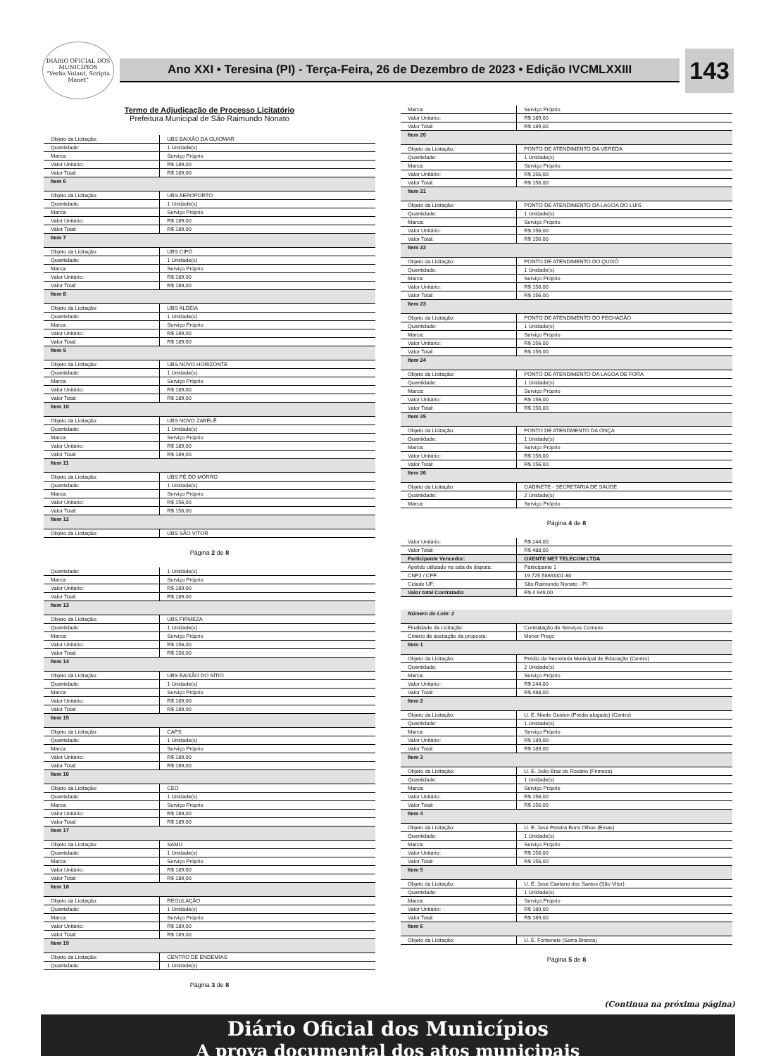DIÁRIO OFICIAL DOS MUNICÍPIOS
"Verba Volant, Scripta Manet"
Ano XXI • Teresina (PI) - Terça-Feira, 26 de Dezembro de 2023 • Edição IVCMLXXIII
143
Termo de Adjudicação de Processo Licitatório
Prefeitura Municipal de São Raimundo Nonato
| Objeto da Licitação: | UBS BAIXÃO DA GUIOMAR |
| Quantidade: | 1 Unidade(s) |
| Marca: | Serviço Próprio |
| Valor Unitário: | R$ 189,00 |
| Valor Total: | R$ 189,00 |
| Item 6 | |
| Objeto da Licitação: | UBS AEROPORTO |
| Quantidade: | 1 Unidade(s) |
| Marca: | Serviço Próprio |
| Valor Unitário: | R$ 189,00 |
| Valor Total: | R$ 189,00 |
| Item 7 | |
| Objeto da Licitação: | UBS CIPÓ |
| Quantidade: | 1 Unidade(s) |
| Marca: | Serviço Próprio |
| Valor Unitário: | R$ 189,00 |
| Valor Total: | R$ 189,00 |
| Item 8 | |
| Objeto da Licitação: | UBS ALDEIA |
| Quantidade: | 1 Unidade(s) |
| Marca: | Serviço Próprio |
| Valor Unitário: | R$ 189,00 |
| Valor Total: | R$ 189,00 |
| Item 9 | |
| Objeto da Licitação: | UBS NOVO HORIZONTE |
| Quantidade: | 1 Unidade(s) |
| Marca: | Serviço Próprio |
| Valor Unitário: | R$ 189,00 |
| Valor Total: | R$ 189,00 |
| Item 10 | |
| Objeto da Licitação: | UBS NOVO ZABELÊ |
| Quantidade: | 1 Unidade(s) |
| Marca: | Serviço Próprio |
| Valor Unitário: | R$ 189,00 |
| Valor Total: | R$ 189,00 |
| Item 11 | |
| Objeto da Licitação: | UBS PÉ DO MORRO |
| Quantidade: | 1 Unidade(s) |
| Marca: | Serviço Próprio |
| Valor Unitário: | R$ 156,00 |
| Valor Total: | R$ 156,00 |
| Item 12 | |
| Objeto da Licitação: | UBS SÃO VITOR |
Página 2 de 8
| Quantidade: | 1 Unidade(s) |
| Marca: | Serviço Próprio |
| Valor Unitário: | R$ 189,00 |
| Valor Total: | R$ 189,00 |
| Item 13 | |
| Objeto da Licitação: | UBS FIRMEZA |
| Quantidade: | 1 Unidade(s) |
| Marca: | Serviço Próprio |
| Valor Unitário: | R$ 156,00 |
| Valor Total: | R$ 156,00 |
| Item 14 | |
| Objeto da Licitação: | UBS BAIXÃO DO SÍTIO |
| Quantidade: | 1 Unidade(s) |
| Marca: | Serviço Próprio |
| Valor Unitário: | R$ 189,00 |
| Valor Total: | R$ 189,00 |
| Item 15 | |
| Objeto da Licitação: | CAPS |
| Quantidade: | 1 Unidade(s) |
| Marca: | Serviço Próprio |
| Valor Unitário: | R$ 189,00 |
| Valor Total: | R$ 189,00 |
| Item 16 | |
| Objeto da Licitação: | CEO |
| Quantidade: | 1 Unidade(s) |
| Marca: | Serviço Próprio |
| Valor Unitário: | R$ 189,00 |
| Valor Total: | R$ 189,00 |
| Item 17 | |
| Objeto da Licitação: | SAMU |
| Quantidade: | 1 Unidade(s) |
| Marca: | Serviço Próprio |
| Valor Unitário: | R$ 189,00 |
| Valor Total: | R$ 189,00 |
| Item 18 | |
| Objeto da Licitação: | REGULAÇÃO |
| Quantidade: | 1 Unidade(s) |
| Marca: | Serviço Próprio |
| Valor Unitário: | R$ 189,00 |
| Valor Total: | R$ 189,00 |
| Item 19 | |
| Objeto da Licitação: | CENTRO DE ENDEMIAS |
| Quantidade: | 1 Unidade(s) |
Página 3 de 8
| Marca: | Serviço Próprio |
| Valor Unitário: | R$ 189,00 |
| Valor Total: | R$ 189,00 |
| Item 20 | |
| Objeto da Licitação: | PONTO DE ATENDIMENTO DA VEREDA |
| Quantidade: | 1 Unidade(s) |
| Marca: | Serviço Próprio |
| Valor Unitário: | R$ 156,00 |
| Valor Total: | R$ 156,00 |
| Item 21 | |
| Objeto da Licitação: | PONTO DE ATENDIMENTO DA LAGOA DO LUIS |
| Quantidade: | 1 Unidade(s) |
| Marca: | Serviço Próprio |
| Valor Unitário: | R$ 156,00 |
| Valor Total: | R$ 156,00 |
| Item 22 | |
| Objeto da Licitação: | PONTO DE ATENDIMENTO DO QUIXÓ |
| Quantidade: | 1 Unidade(s) |
| Marca: | Serviço Próprio |
| Valor Unitário: | R$ 156,00 |
| Valor Total: | R$ 156,00 |
| Item 23 | |
| Objeto da Licitação: | PONTO DE ATENDIMENTO DO FECHADÃO |
| Quantidade: | 1 Unidade(s) |
| Marca: | Serviço Próprio |
| Valor Unitário: | R$ 156,00 |
| Valor Total: | R$ 156,00 |
| Item 24 | |
| Objeto da Licitação: | PONTO DE ATENDIMENTO DA LAGOA DE FORA |
| Quantidade: | 1 Unidade(s) |
| Marca: | Serviço Próprio |
| Valor Unitário: | R$ 156,00 |
| Valor Total: | R$ 156,00 |
| Item 25 | |
| Objeto da Licitação: | PONTO DE ATENDMENTO DA ONÇA |
| Quantidade: | 1 Unidade(s) |
| Marca: | Serviço Próprio |
| Valor Unitário: | R$ 156,00 |
| Valor Total: | R$ 156,00 |
| Item 26 | |
| Objeto da Licitação: | GABINETE - SECRETARIA DE SAÚDE |
| Quantidade: | 2 Unidade(s) |
| Marca: | Serviço Próprio |
Página 4 de 8
| Valor Unitário: | R$ 244,00 |
| Valor Total: | R$ 488,00 |
| Participante Vencedor: | OXENTE NET TELECOM LTDA |
| Apelido utilizado na sala de disputa: | Participante 1 |
| CNPJ / CPF: | 19.725.586/0001-80 |
| Cidade UF: | São Raimundo Nonato - PI |
| Valor total Contratado: | R$ 4.949,00 |
| Número do Lote: 2 | |
| Finalidade da Licitação: | Contratação de Serviços Comuns |
| Critério de aceitação da proposta: | Menor Preço |
| Item 1 | |
| Objeto da Licitação: | Prédio da Secretaria Municipal de Educação (Centro) |
| Quantidade: | 2 Unidade(s) |
| Marca: | Serviço Próprio |
| Valor Unitário: | R$ 244,00 |
| Valor Total: | R$ 488,00 |
| Item 2 | |
| Objeto da Licitação: | U. E. Niede Guidon (Prédio alugado) (Centro) |
| Quantidade: | 1 Unidade(s) |
| Marca: | Serviço Próprio |
| Valor Unitário: | R$ 189,00 |
| Valor Total: | R$ 189,00 |
| Item 3 | |
| Objeto da Licitação: | U. E. João Braz do Rosário (Firmeza) |
| Quantidade: | 1 Unidade(s) |
| Marca: | Serviço Próprio |
| Valor Unitário: | R$ 156,00 |
| Valor Total: | R$ 156,00 |
| Item 4 | |
| Objeto da Licitação: | U. E. José Pereira Bons Olhos (Emas) |
| Quantidade: | 1 Unidade(s) |
| Marca: | Serviço Próprio |
| Valor Unitário: | R$ 156,00 |
| Valor Total: | R$ 156,00 |
| Item 5 | |
| Objeto da Licitação: | U. E. José Caetano dos Santos (São Vitor) |
| Quantidade: | 1 Unidade(s) |
| Marca: | Serviço Próprio |
| Valor Unitário: | R$ 189,00 |
| Valor Total: | R$ 189,00 |
| Item 6 | |
| Objeto da Licitação: | U. E. Fontenele (Serra Branca) |
Página 5 de 8
(Continua na próxima página)
Diário Oficial dos Municípios
A prova documental dos atos municipais